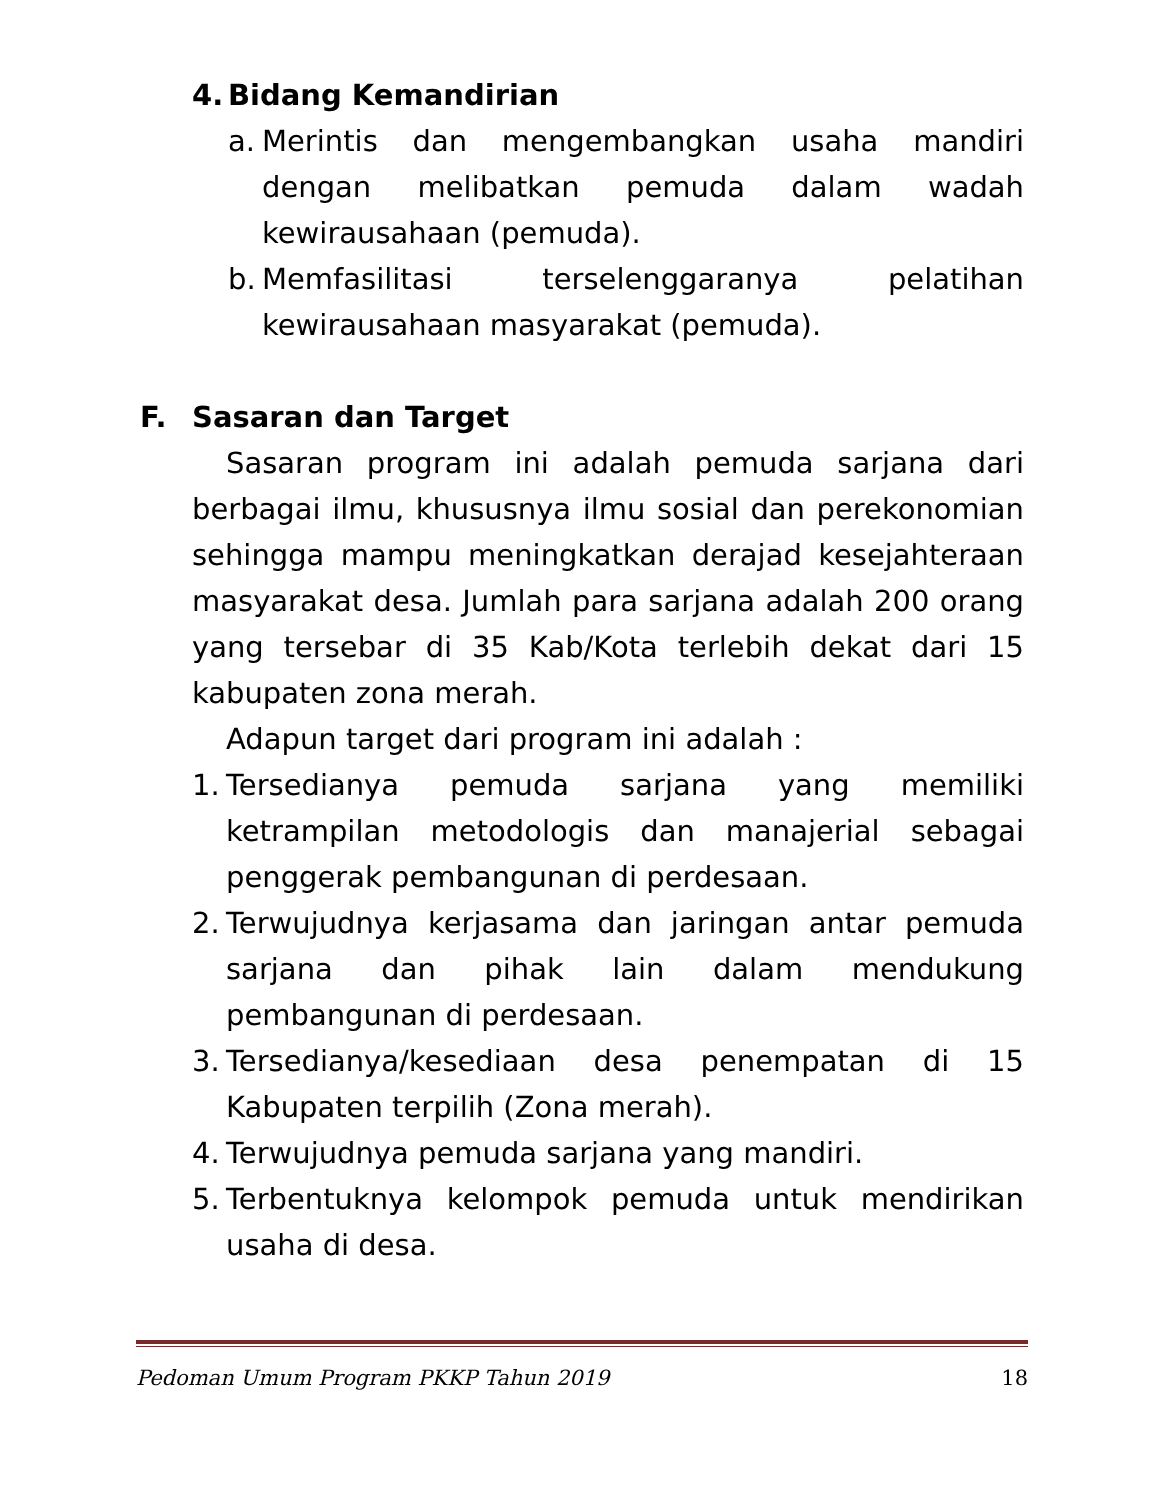4. Bidang Kemandirian
a.
Merintis dan mengembangkan usaha mandiri dengan melibatkan pemuda dalam wadah kewirausahaan (pemuda).
b.
Memfasilitasi terselenggaranya pelatihan kewirausahaan masyarakat (pemuda).
F. Sasaran dan Target
Sasaran program ini adalah pemuda sarjana dari berbagai ilmu, khususnya ilmu sosial dan perekonomian sehingga mampu meningkatkan derajad kesejahteraan masyarakat desa. Jumlah para sarjana adalah 200 orang yang tersebar di 35 Kab/Kota terlebih dekat dari 15 kabupaten zona merah.
Adapun target dari program ini adalah :
1.
Tersedianya pemuda sarjana yang memiliki ketrampilan metodologis dan manajerial sebagai penggerak pembangunan di perdesaan.
2.
Terwujudnya kerjasama dan jaringan antar pemuda sarjana dan pihak lain dalam mendukung pembangunan di perdesaan.
3.
Tersedianya/kesediaan desa penempatan di 15 Kabupaten terpilih (Zona merah).
4.
Terwujudnya pemuda sarjana yang mandiri.
5.
Terbentuknya kelompok pemuda untuk mendirikan usaha di desa.
Pedoman Umum Program PKKP Tahun 2019 18